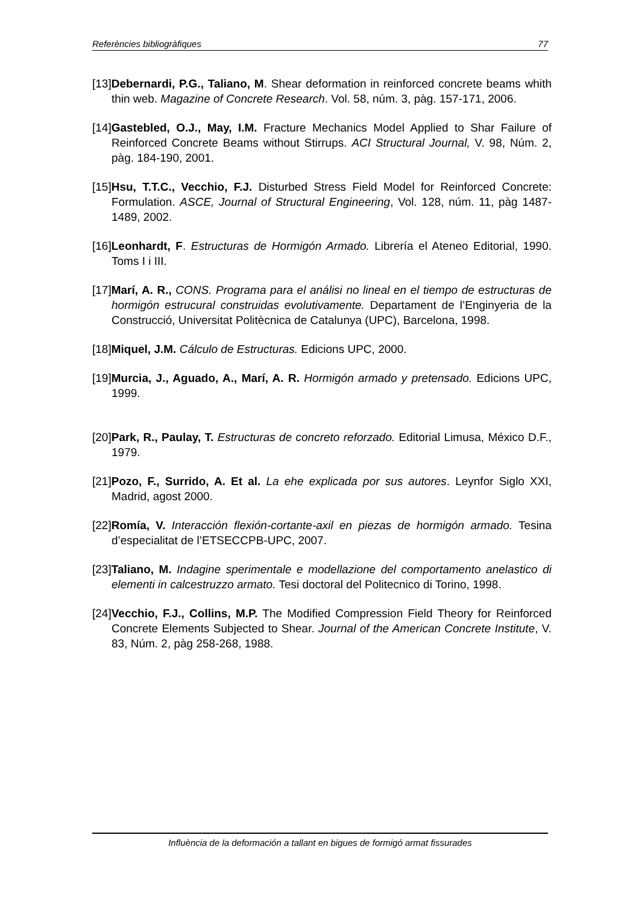Referències bibliogràfiques 77
[13]Debernardi, P.G., Taliano, M. Shear deformation in reinforced concrete beams whith thin web. Magazine of Concrete Research. Vol. 58, núm. 3, pàg. 157-171, 2006.
[14]Gastebled, O.J., May, I.M. Fracture Mechanics Model Applied to Shar Failure of Reinforced Concrete Beams without Stirrups. ACI Structural Journal, V. 98, Núm. 2, pàg. 184-190, 2001.
[15]Hsu, T.T.C., Vecchio, F.J. Disturbed Stress Field Model for Reinforced Concrete: Formulation. ASCE, Journal of Structural Engineering, Vol. 128, núm. 11, pàg 1487-1489, 2002.
[16]Leonhardt, F. Estructuras de Hormigón Armado. Librería el Ateneo Editorial, 1990. Toms I i III.
[17]Marí, A. R., CONS. Programa para el análisi no lineal en el tiempo de estructuras de hormigón estrucural construidas evolutivamente. Departament de l’Enginyeria de la Construcció, Universitat Politècnica de Catalunya (UPC), Barcelona, 1998.
[18]Miquel, J.M. Cálculo de Estructuras. Edicions UPC, 2000.
[19]Murcia, J., Aguado, A., Marí, A. R. Hormigón armado y pretensado. Edicions UPC, 1999.
[20]Park, R., Paulay, T. Estructuras de concreto reforzado. Editorial Limusa, México D.F., 1979.
[21]Pozo, F., Surrido, A. Et al. La ehe explicada por sus autores. Leynfor Siglo XXI, Madrid, agost 2000.
[22]Romía, V. Interacción flexión-cortante-axil en piezas de hormigón armado. Tesina d’especialitat de l’ETSECCPB-UPC, 2007.
[23]Taliano, M. Indagine sperimentale e modellazione del comportamento anelastico di elementi in calcestruzzo armato. Tesi doctoral del Politecnico di Torino, 1998.
[24]Vecchio, F.J., Collins, M.P. The Modified Compression Field Theory for Reinforced Concrete Elements Subjected to Shear. Journal of the American Concrete Institute, V. 83, Núm. 2, pàg 258-268, 1988.
Influència de la deformación a tallant en bigues de formigó armat fissurades